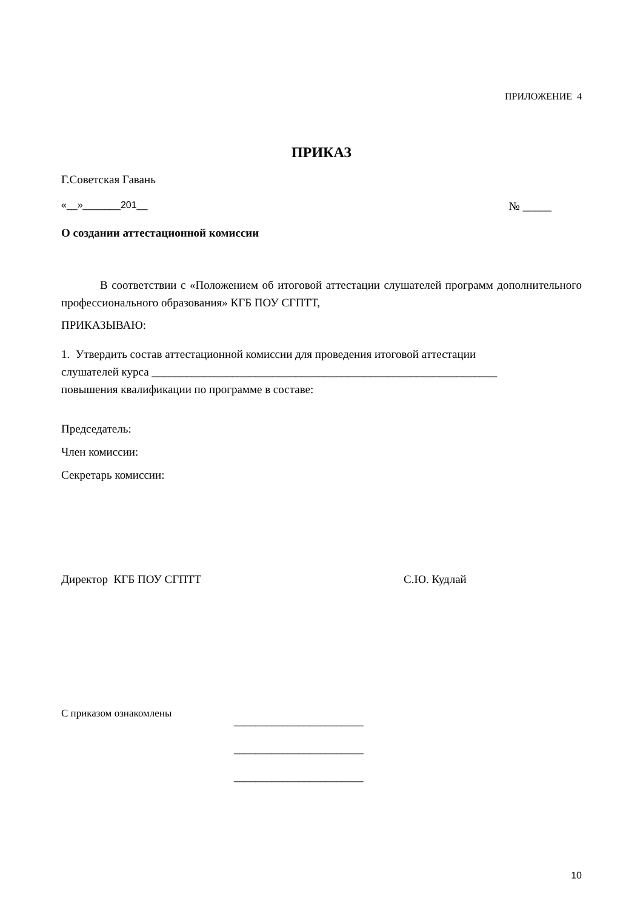ПРИЛОЖЕНИЕ 4
ПРИКАЗ
Г.Советская Гавань
«__»_______201__ № _____
О создании аттестационной комиссии
В соответствии с «Положением об итоговой аттестации слушателей программ дополнительного профессионального образования» КГБ ПОУ СГПТТ,
ПРИКАЗЫВАЮ:
1. Утвердить состав аттестационной комиссии для проведения итоговой аттестации
слушателей курса ____________________________________________________________
повышения квалификации по программе в составе:
Председатель:
Член комиссии:
Секретарь комиссии:
Директор КГБ ПОУ СГПТТ С.Ю. Кудлай
С приказом ознакомлены ________________________
________________________
________________________
10